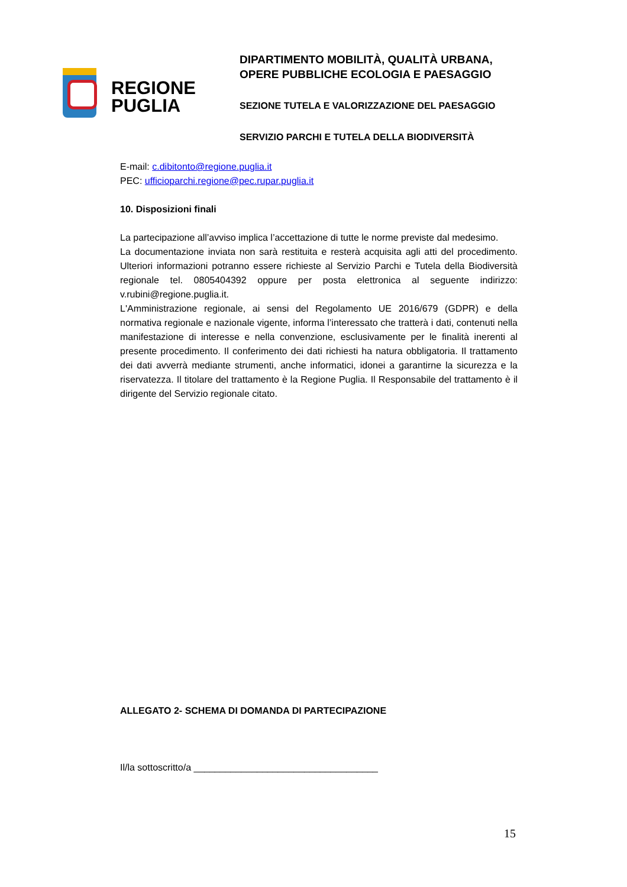REGIONE
PUGLIA
DIPARTIMENTO MOBILITÀ, QUALITÀ URBANA,
OPERE PUBBLICHE ECOLOGIA E PAESAGGIO
SEZIONE TUTELA E VALORIZZAZIONE DEL PAESAGGIO
SERVIZIO PARCHI E TUTELA DELLA BIODIVERSITÀ
E-mail: c.dibitonto@regione.puglia.it
PEC: ufficioparchi.regione@pec.rupar.puglia.it
10. Disposizioni finali
La partecipazione all’avviso implica l’accettazione di tutte le norme previste dal medesimo.
La documentazione inviata non sarà restituita e resterà acquisita agli atti del procedimento. Ulteriori informazioni potranno essere richieste al Servizio Parchi e Tutela della Biodiversità regionale tel. 0805404392 oppure per posta elettronica al seguente indirizzo: v.rubini@regione.puglia.it.
L'Amministrazione regionale, ai sensi del Regolamento UE 2016/679 (GDPR) e della normativa regionale e nazionale vigente, informa l’interessato che tratterà i dati, contenuti nella manifestazione di interesse e nella convenzione, esclusivamente per le finalità inerenti al presente procedimento. Il conferimento dei dati richiesti ha natura obbligatoria. Il trattamento dei dati avverrà mediante strumenti, anche informatici, idonei a garantirne la sicurezza e la riservatezza. Il titolare del trattamento è la Regione Puglia. Il Responsabile del trattamento è il dirigente del Servizio regionale citato.
ALLEGATO 2- SCHEMA DI DOMANDA DI PARTECIPAZIONE
Il/la sottoscritto/a ___________________________________
15